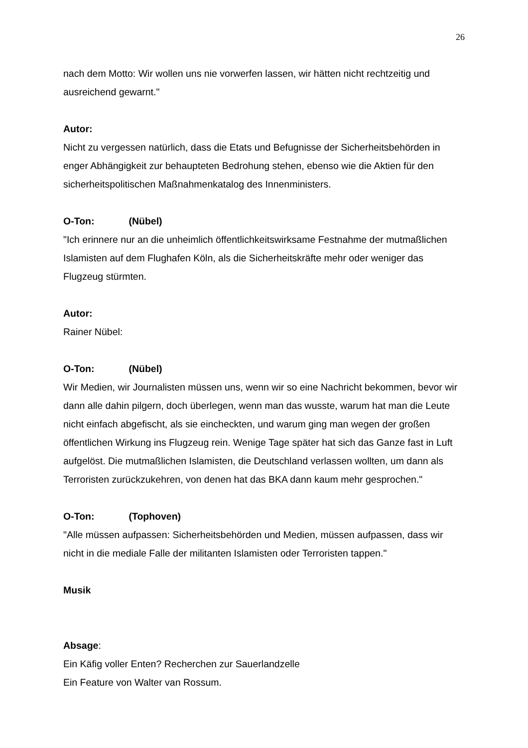26
nach dem Motto: Wir wollen uns nie vorwerfen lassen, wir hätten nicht rechtzeitig und ausreichend gewarnt."
Autor:
Nicht zu vergessen natürlich, dass die Etats und Befugnisse der Sicherheitsbehörden in enger Abhängigkeit zur behaupteten Bedrohung stehen, ebenso wie die Aktien für den sicherheitspolitischen Maßnahmenkatalog des Innenministers.
O-Ton: (Nübel)
"Ich erinnere nur an die unheimlich öffentlichkeitswirksame Festnahme der mutmaßlichen Islamisten auf dem Flughafen Köln, als die Sicherheitskräfte mehr oder weniger das Flugzeug stürmten.
Autor:
Rainer Nübel:
O-Ton: (Nübel)
Wir Medien, wir Journalisten müssen uns, wenn wir so eine Nachricht bekommen, bevor wir dann alle dahin pilgern, doch überlegen, wenn man das wusste, warum hat man die Leute nicht einfach abgefischt, als sie eincheckten, und warum ging man wegen der großen öffentlichen Wirkung ins Flugzeug rein. Wenige Tage später hat sich das Ganze fast in Luft aufgelöst. Die mutmaßlichen Islamisten, die Deutschland verlassen wollten, um dann als Terroristen zurückzukehren, von denen hat das BKA dann kaum mehr gesprochen."
O-Ton: (Tophoven)
"Alle müssen aufpassen: Sicherheitsbehörden und Medien, müssen aufpassen, dass wir nicht in die mediale Falle der militanten Islamisten oder Terroristen tappen."
Musik
Absage:
Ein Käfig voller Enten? Recherchen zur Sauerlandzelle
Ein Feature von Walter van Rossum.